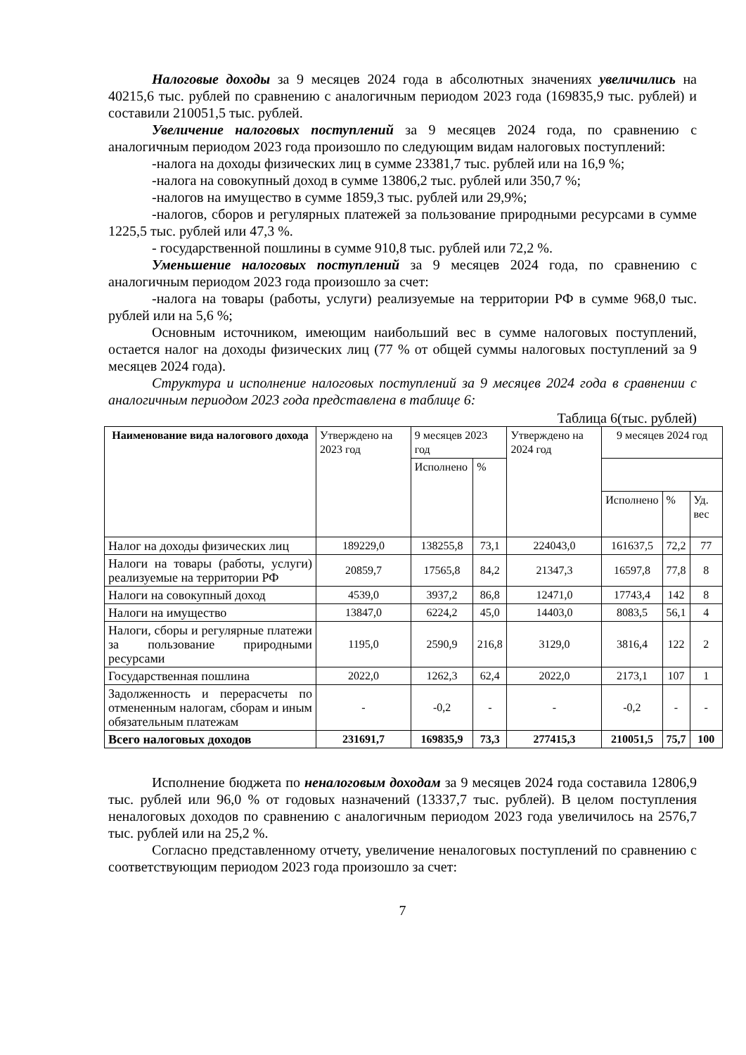Налоговые доходы за 9 месяцев 2024 года в абсолютных значениях увеличились на 40215,6 тыс. рублей по сравнению с аналогичным периодом 2023 года (169835,9 тыс. рублей) и составили 210051,5 тыс. рублей.
Увеличение налоговых поступлений за 9 месяцев 2024 года, по сравнению с аналогичным периодом 2023 года произошло по следующим видам налоговых поступлений:
-налога на доходы физических лиц в сумме 23381,7 тыс. рублей или на 16,9 %;
-налога на совокупный доход в сумме 13806,2 тыс. рублей или 350,7 %;
-налогов на имущество в сумме 1859,3 тыс. рублей или 29,9%;
-налогов, сборов и регулярных платежей за пользование природными ресурсами в сумме 1225,5 тыс. рублей или 47,3 %.
- государственной пошлины в сумме 910,8 тыс. рублей или 72,2 %.
Уменьшение налоговых поступлений за 9 месяцев 2024 года, по сравнению с аналогичным периодом 2023 года произошло за счет:
-налога на товары (работы, услуги) реализуемые на территории РФ в сумме 968,0 тыс. рублей или на 5,6 %;
Основным источником, имеющим наибольший вес в сумме налоговых поступлений, остается налог на доходы физических лиц (77 % от общей суммы налоговых поступлений за 9 месяцев 2024 года).
Структура и исполнение налоговых поступлений за 9 месяцев 2024 года в сравнении с аналогичным периодом 2023 года представлена в таблице 6:
Таблица 6(тыс. рублей)
| Наименование вида налогового дохода | Утверждено на 2023 год | 9 месяцев 2023 год | | Утверждено на 2024 год | 9 месяцев 2024 год | | |
| | | Исполнено | % | | | | |
| | | | | | Исполнено | % | Уд. вес |
| Налог на доходы физических лиц | 189229,0 | 138255,8 | 73,1 | 224043,0 | 161637,5 | 72,2 | 77 |
| Налоги на товары (работы, услуги) реализуемые на территории РФ | 20859,7 | 17565,8 | 84,2 | 21347,3 | 16597,8 | 77,8 | 8 |
| Налоги на совокупный доход | 4539,0 | 3937,2 | 86,8 | 12471,0 | 17743,4 | 142 | 8 |
| Налоги на имущество | 13847,0 | 6224,2 | 45,0 | 14403,0 | 8083,5 | 56,1 | 4 |
| Налоги, сборы и регулярные платежи за пользование природными ресурсами | 1195,0 | 2590,9 | 216,8 | 3129,0 | 3816,4 | 122 | 2 |
| Государственная пошлина | 2022,0 | 1262,3 | 62,4 | 2022,0 | 2173,1 | 107 | 1 |
| Задолженность и перерасчеты по отмененным налогам, сборам и иным обязательным платежам | - | -0,2 | - | - | -0,2 | - | - |
| Всего налоговых доходов | 231691,7 | 169835,9 | 73,3 | 277415,3 | 210051,5 | 75,7 | 100 |
Исполнение бюджета по неналоговым доходам за 9 месяцев 2024 года составила 12806,9 тыс. рублей или 96,0 % от годовых назначений (13337,7 тыс. рублей). В целом поступления неналоговых доходов по сравнению с аналогичным периодом 2023 года увеличилось на 2576,7 тыс. рублей или на 25,2 %.
Согласно представленному отчету, увеличение неналоговых поступлений по сравнению с соответствующим периодом 2023 года произошло за счет:
7